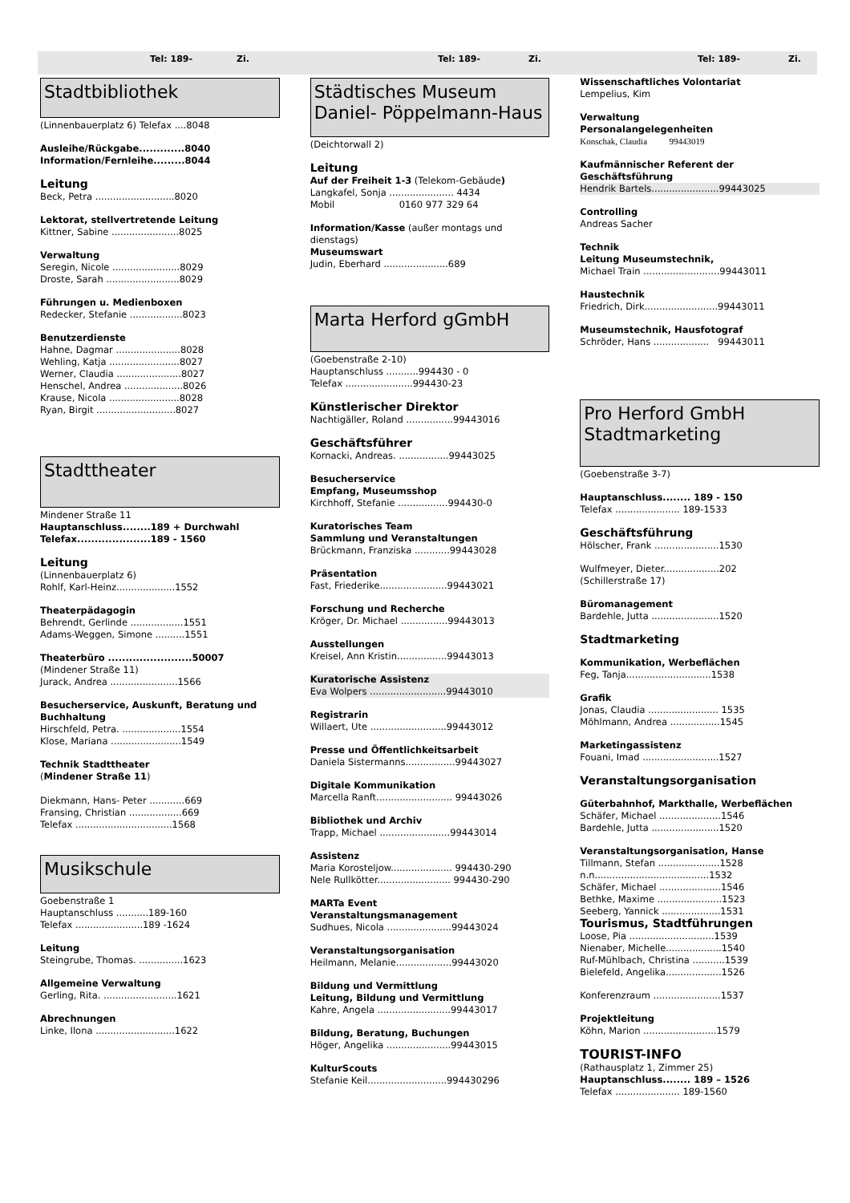Tel: 189- Zi. Tel: 189- Zi. Tel: 189- Zi.
Stadtbibliothek
(Linnenbauerplatz 6) Telefax ....8048
Ausleihe/Rückgabe.............8040
Information/Fernleihe.........8044
Leitung
Beck, Petra ...........................8020
Lektorat, stellvertretende Leitung
Kittner, Sabine .......................8025
Verwaltung
Seregin, Nicole .......................8029
Droste, Sarah .........................8029
Führungen u. Medienboxen
Redecker, Stefanie ..................8023
Benutzerdienste
Hahne, Dagmar ......................8028
Wehling, Katja ........................8027
Werner, Claudia ......................8027
Henschel, Andrea ....................8026
Krause, Nicola ........................8028
Ryan, Birgit ...........................8027
Stadttheater
Mindener Straße 11
Hauptanschluss........189 + Durchwahl
Telefax.....................189 - 1560
Leitung
(Linnenbauerplatz 6)
Rohlf, Karl-Heinz....................1552
Theaterpädagogin
Behrendt, Gerlinde ..................1551
Adams-Weggen, Simone ..........1551
Theaterbüro ........................50007
(Mindener Straße 11)
Jurack, Andrea .......................1566
Besucherservice, Auskunft, Beratung und Buchhaltung
Hirschfeld, Petra. ....................1554
Klose, Mariana ........................1549
Technik Stadttheater
(Mindener Straße 11)
Diekmann, Hans- Peter ............669
Fransing, Christian ..................669
Telefax .................................1568
Musikschule
Goebenstraße 1
Hauptanschluss ...........189-160
Telefax .......................189 -1624
Leitung
Steingrube, Thomas. ...............1623
Allgemeine Verwaltung
Gerling, Rita. .........................1621
Abrechnungen
Linke, Ilona ...........................1622
Städtisches Museum
Daniel- Pöppelmann-Haus
(Deichtorwall 2)
Leitung
Auf der Freiheit 1-3 (Telekom-Gebäude)
Langkafel, Sonja ...................... 4434
Mobil 0160 977 329 64
Information/Kasse (außer montags und dienstags)
Museumswart
Judin, Eberhard ......................689
Marta Herford gGmbH
(Goebenstraße 2-10)
Hauptanschluss ...........994430 - 0
Telefax .......................994430-23
Künstlerischer Direktor
Nachtigäller, Roland ................99443016
Geschäftsführer
Kornacki, Andreas. .................99443025
Besucherservice
Empfang, Museumsshop
Kirchhoff, Stefanie .................994430-0
Kuratorisches Team
Sammlung und Veranstaltungen
Brückmann, Franziska ............99443028
Präsentation
Fast, Friederike.......................99443021
Forschung und Recherche
Kröger, Dr. Michael ................99443013
Ausstellungen
Kreisel, Ann Kristin.................99443013
Kuratorische Assistenz
Eva Wolpers ..........................99443010
Registrarin
Willaert, Ute ..........................99443012
Presse und Öffentlichkeitsarbeit
Daniela Sistermanns.................99443027
Digitale Kommunikation
Marcella Ranft.......................... 99443026
Bibliothek und Archiv
Trapp, Michael ........................99443014
Assistenz
Maria Korosteljow..................... 994430-290
Nele Rullkötter......................... 994430-290
MARTa Event
Veranstaltungsmanagement
Sudhues, Nicola ......................99443024
Veranstaltungsorganisation
Heilmann, Melanie...................99443020
Bildung und Vermittlung
Leitung, Bildung und Vermittlung
Kahre, Angela .........................99443017
Bildung, Beratung, Buchungen
Höger, Angelika ......................99443015
KulturScouts
Stefanie Keil...........................994430296
Wissenschaftliches Volontariat
Lempelius, Kim
Verwaltung
Personalangelegenheiten
Konschak, Claudia 99443019
Kaufmännischer Referent der Geschäftsführung
Hendrik Bartels.......................99443025
Controlling
Andreas Sacher
Technik
Leitung Museumstechnik,
Michael Train ..........................99443011
Haustechnik
Friedrich, Dirk.........................99443011
Museumstechnik, Hausfotograf
Schröder, Hans ................... 99443011
Pro Herford GmbH
Stadtmarketing
(Goebenstraße 3-7)
Hauptanschluss........ 189 - 150
Telefax ...................... 189-1533
Geschäftsführung
Hölscher, Frank ......................1530
Wulfmeyer, Dieter...................202
(Schillerstraße 17)
Büromanagement
Bardehle, Jutta .......................1520
Stadtmarketing
Kommunikation, Werbeflächen
Feg, Tanja.............................1538
Grafik
Jonas, Claudia ........................ 1535
Möhlmann, Andrea .................1545
Marketingassistenz
Fouani, Imad ..........................1527
Veranstaltungsorganisation
Güterbahnhof, Markthalle, Werbeflächen
Schäfer, Michael .....................1546
Bardehle, Jutta .......................1520
Veranstaltungsorganisation, Hanse
Tillmann, Stefan .....................1528
n.n.......................................1532
Schäfer, Michael .....................1546
Bethke, Maxime ......................1523
Seeberg, Yannick ....................1531
Tourismus, Stadtführungen
Loose, Pia .............................1539
Nienaber, Michelle...................1540
Ruf-Mühlbach, Christina ...........1539
Bielefeld, Angelika...................1526
Konferenzraum .......................1537
Projektleitung
Köhn, Marion .........................1579
TOURIST-INFO
(Rathausplatz 1, Zimmer 25)
Hauptanschluss........ 189 – 1526
Telefax ...................... 189-1560